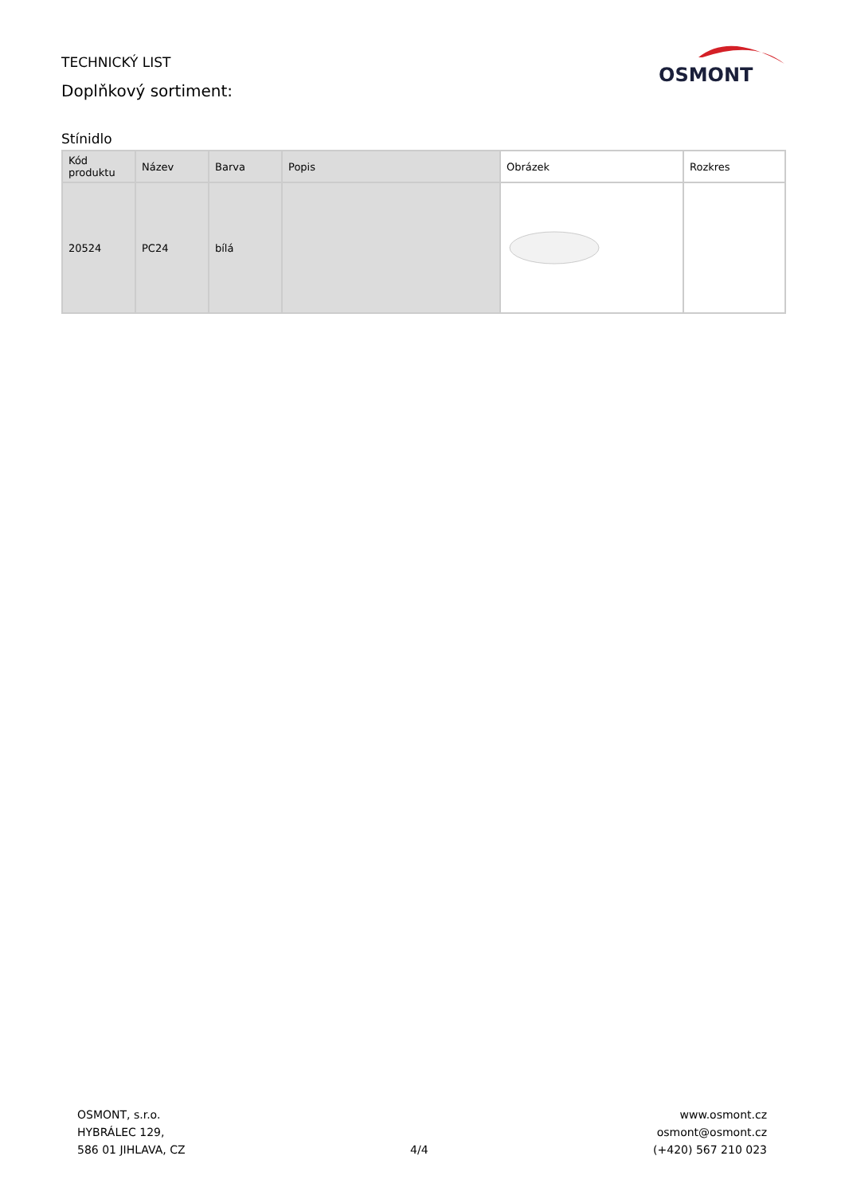TECHNICKÝ LIST
Doplňkový sortiment:
OSMONT
Stínidlo
| Kód produktu | Název | Barva | Popis | Obrázek | Rozkres |
| --- | --- | --- | --- | --- | --- |
| 20524 | PC24 | bílá | | | |
OSMONT, s.r.o.
HYBRÁLEC 129,
586 01 JIHLAVA, CZ
4/4
www.osmont.cz
osmont@osmont.cz
(+420) 567 210 023